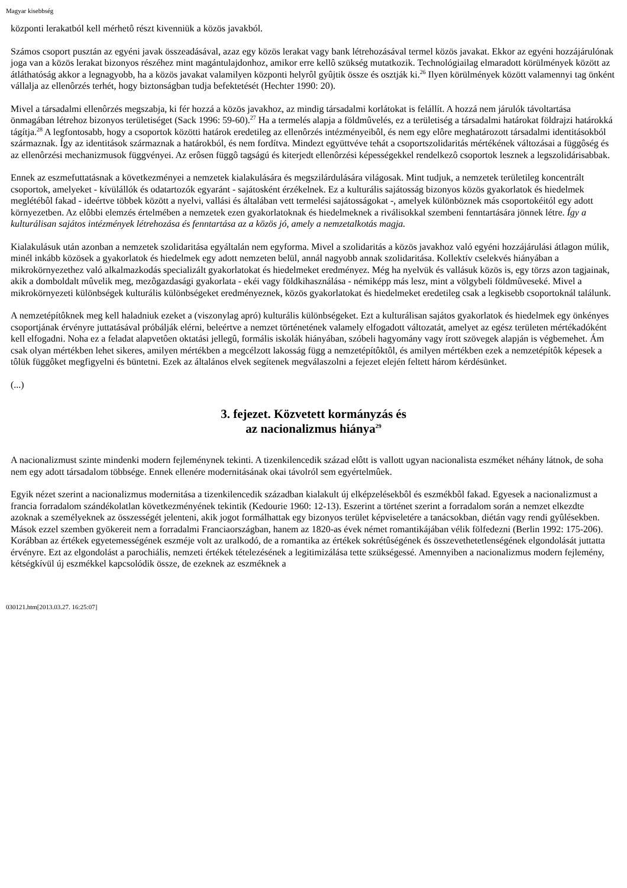Magyar kisebbség
központi lerakatból kell mérhetô részt kivenniük a közös javakból.
Számos csoport pusztán az egyéni javak összeadásával, azaz egy közös lerakat vagy bank létrehozásával termel közös javakat. Ekkor az egyéni hozzájárulónak joga van a közös lerakat bizonyos részéhez mint magántulajdonhoz, amikor erre kellô szükség mutatkozik. Technológiailag elmaradott körülmények között az átláthatóság akkor a legnagyobb, ha a közös javakat valamilyen központi helyrôl gyûjtik össze és osztják ki.<sup>26</sup> Ilyen körülmények között valamennyi tag önként vállalja az ellenôrzés terhét, hogy biztonságban tudja befektetését (Hechter 1990: 20).
Mivel a társadalmi ellenôrzés megszabja, ki fér hozzá a közös javakhoz, az mindig társadalmi korlátokat is felállít. A hozzá nem járulók távoltartása önmagában létrehoz bizonyos területiséget (Sack 1996: 59-60).<sup>27</sup> Ha a termelés alapja a földmûvelés, ez a területiség a társadalmi határokat földrajzi határokká tágítja.<sup>28</sup> A legfontosabb, hogy a csoportok közötti határok eredetileg az ellenôrzés intézményeibôl, és nem egy elôre meghatározott társadalmi identitásokból származnak. Így az identitások származnak a határokból, és nem fordítva. Mindezt együttvéve tehát a csoportszolidaritás mértékének változásai a függôség és az ellenôrzési mechanizmusok függvényei. Az erôsen függô tagságú és kiterjedt ellenôrzési képességekkel rendelkezô csoportok lesznek a legszolidárisabbak.
Ennek az eszmefuttatásnak a következményei a nemzetek kialakulására és megszilárdulására világosak. Mint tudjuk, a nemzetek területileg koncentrált csoportok, amelyeket - kívülállók és odatartozók egyaránt - sajátosként érzékelnek. Ez a kulturális sajátosság bizonyos közös gyakorlatok és hiedelmek meglétébôl fakad - ideértve többek között a nyelvi, vallási és általában vett termelési sajátosságokat -, amelyek különböznek más csoportokéitól egy adott környezetben. Az elôbbi elemzés értelmében a nemzetek ezen gyakorlatoknak és hiedelmeknek a riválisokkal szembeni fenntartására jönnek létre. Így a kulturálisan sajátos intézmények létrehozása és fenntartása az a közös jó, amely a nemzetalkotás magja.
Kialakulásuk után azonban a nemzetek szolidaritása egyáltalán nem egyforma. Mivel a szolidaritás a közös javakhoz való egyéni hozzájárulási átlagon múlik, minél inkább közösek a gyakorlatok és hiedelmek egy adott nemzeten belül, annál nagyobb annak szolidaritása. Kollektív cselekvés hiányában a mikrokörnyezethez való alkalmazkodás specializált gyakorlatokat és hiedelmeket eredményez. Még ha nyelvük és vallásuk közös is, egy törzs azon tagjainak, akik a domboldalt mûvelik meg, mezôgazdasági gyakorlata - ekéi vagy földkihasználása - némiképp más lesz, mint a völgybeli földmûveseké. Mivel a mikrokörnyezeti különbségek kulturális különbségeket eredményeznek, közös gyakorlatokat és hiedelmeket eredetileg csak a legkisebb csoportoknál találunk.
A nemzetépítôknek meg kell haladniuk ezeket a (viszonylag apró) kulturális különbségeket. Ezt a kulturálisan sajátos gyakorlatok és hiedelmek egy önkényes csoportjának érvényre juttatásával próbálják elérni, beleértve a nemzet történetének valamely elfogadott változatát, amelyet az egész területen mértékadóként kell elfogadni. Noha ez a feladat alapvetôen oktatási jellegû, formális iskolák hiányában, szóbeli hagyomány vagy írott szövegek alapján is végbemehet. Ám csak olyan mértékben lehet sikeres, amilyen mértékben a megcélzott lakosság függ a nemzetépítôktôl, és amilyen mértékben ezek a nemzetépítôk képesek a tôlük függôket megfigyelni és büntetni. Ezek az általános elvek segítenek megválaszolni a fejezet elején feltett három kérdésünket.
(...)
3. fejezet. Közvetett kormányzás és
az nacionalizmus hiánya<sup>29</sup>
A nacionalizmust szinte mindenki modern fejleménynek tekinti. A tizenkilencedik század elôtt is vallott ugyan nacionalista eszméket néhány látnok, de soha nem egy adott társadalom többsége. Ennek ellenére modernitásának okai távolról sem egyértelmûek.
Egyik nézet szerint a nacionalizmus modernitása a tizenkilencedik században kialakult új elképzelésekbôl és eszmékbôl fakad. Egyesek a nacionalizmust a francia forradalom szándékolatlan következményének tekintik (Kedourie 1960: 12-13). Eszerint a történet szerint a forradalom során a nemzet elkezdte azoknak a személyeknek az összességét jelenteni, akik jogot formálhattak egy bizonyos terület képviseletére a tanácsokban, diétán vagy rendi gyûlésekben. Mások ezzel szemben gyökereit nem a forradalmi Franciaországban, hanem az 1820-as évek német romantikájában vélik fölfedezni (Berlin 1992: 175-206). Korábban az értékek egyetemességének eszméje volt az uralkodó, de a romantika az értékek sokrétûségének és összevethetetlenségének elgondolását juttatta érvényre. Ezt az elgondolást a parochiális, nemzeti értékek tételezésének a legitimizálása tette szükségessé. Amennyiben a nacionalizmus modern fejlemény, kétségkívül új eszmékkel kapcsolódik össze, de ezeknek az eszméknek a
030121.htm[2013.03.27. 16:25:07]